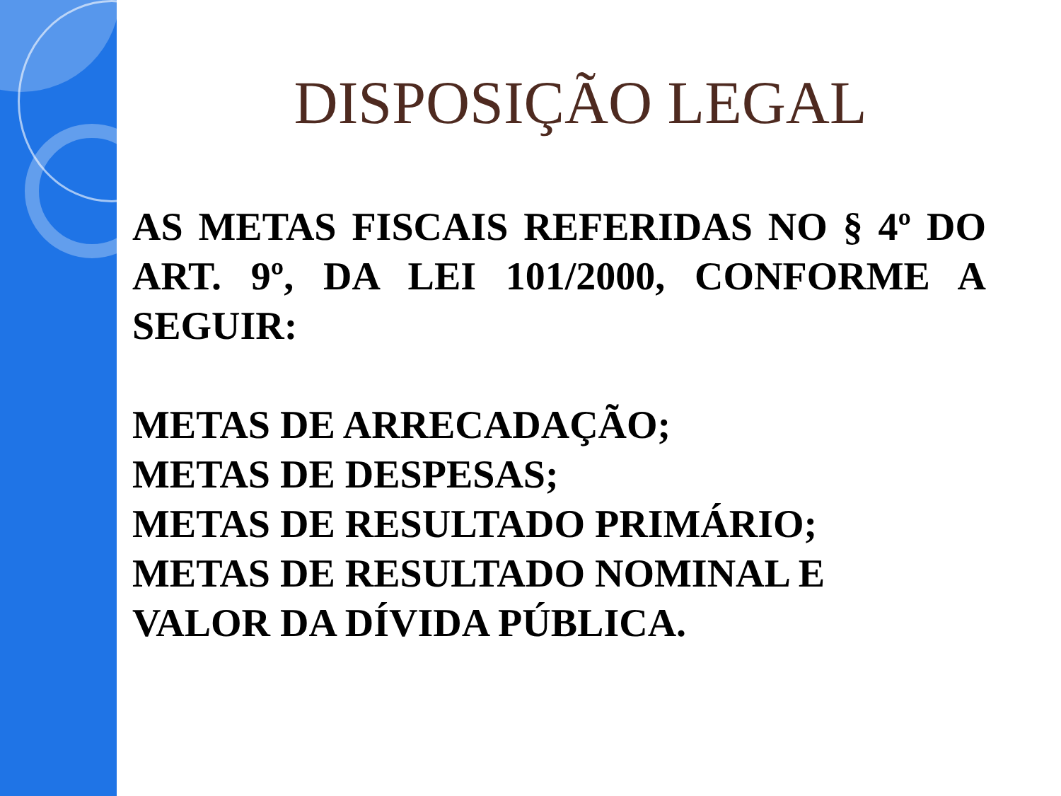DISPOSIÇÃO LEGAL
AS METAS FISCAIS REFERIDAS NO § 4º DO ART. 9º, DA LEI 101/2000, CONFORME A SEGUIR:
METAS DE ARRECADAÇÃO;
METAS DE DESPESAS;
METAS DE RESULTADO PRIMÁRIO;
METAS DE RESULTADO NOMINAL E
VALOR DA DÍVIDA PÚBLICA.